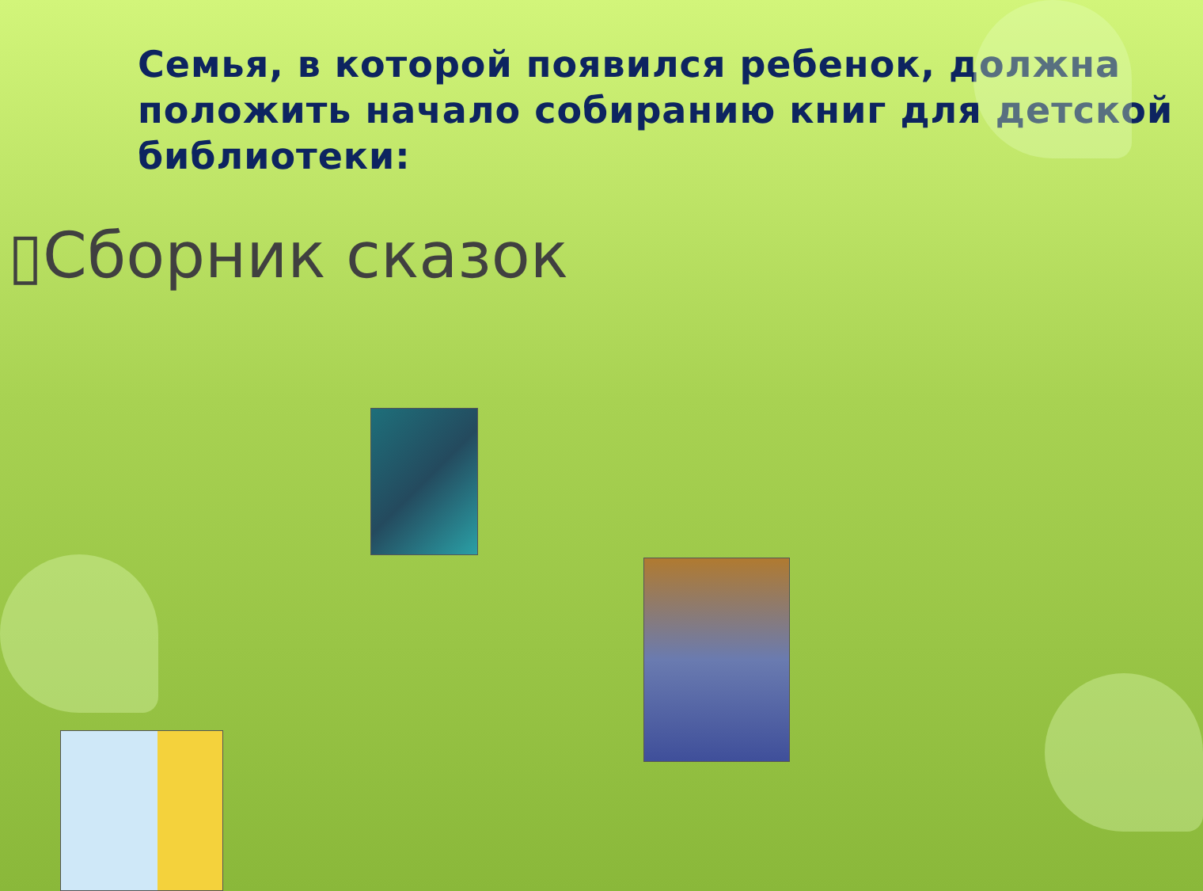Семья, в которой появился ребенок, должна положить начало собиранию книг для детской библиотеки:
▯Сборник сказок